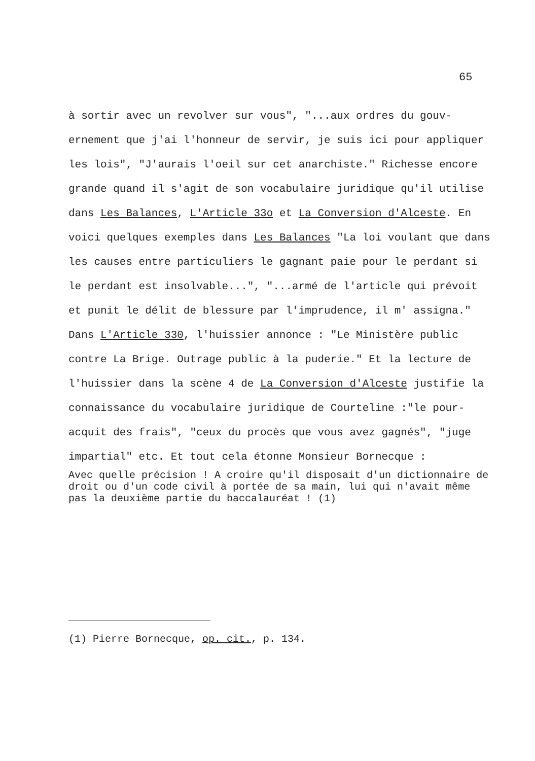65
à sortir avec un revolver sur vous", "...aux ordres du gouv- ernement que j'ai l'honneur de servir, je suis ici pour appliquer les lois", "J'aurais l'oeil sur cet anarchiste." Richesse encore grande quand il s'agit de son vocabulaire juridique qu'il utilise dans Les Balances, L'Article 33o et La Conversion d'Alceste. En voici quelques exemples dans Les Balances "La loi voulant que dans les causes entre particuliers le gagnant paie pour le perdant si le perdant est insolvable...", "...armé de l'article qui prévoit et punit le délit de blessure par l'imprudence, il m' assigna." Dans L'Article 330, l'huissier annonce : "Le Ministère public contre La Brige. Outrage public à la puderie." Et la lecture de l'huissier dans la scène 4 de La Conversion d'Alceste justifie la connaissance du vocabulaire juridique de Courteline :"le pour-acquit des frais", "ceux du procès que vous avez gagnés", "juge impartial" etc. Et tout cela étonne Monsieur Bornecque :
Avec quelle précision ! A croire qu'il disposait d'un dictionnaire de droit ou d'un code civil à portée de sa main, lui qui n'avait même pas la deuxième partie du baccalauréat ! (1)
(1) Pierre Bornecque, op. cit., p. 134.